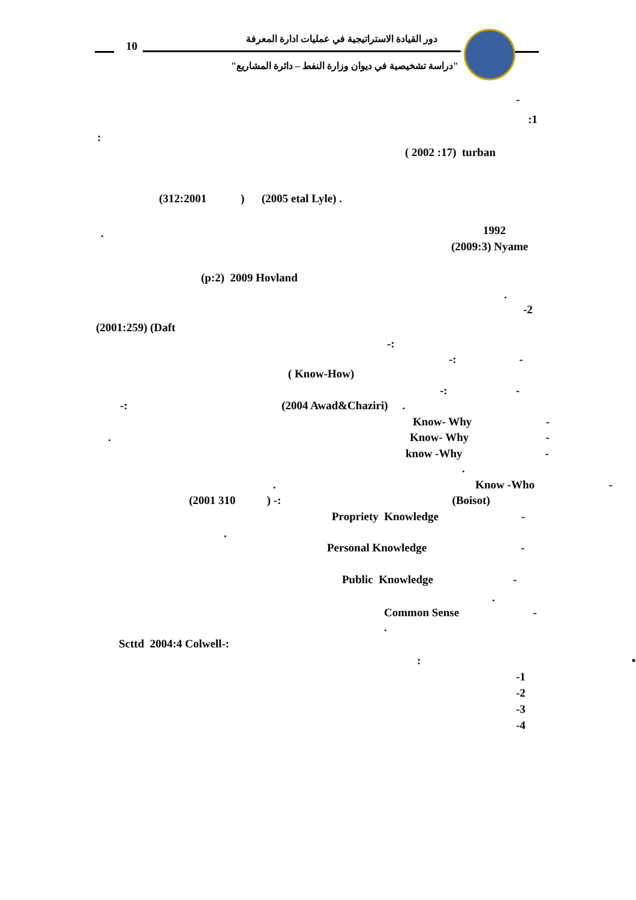10
دور القيادة الاستراتيجية في عمليات ادارة المعرفة
"دراسة تشخيصية في ديوان وزارة النفط – دائرة المشاريع"
-
:1
:
( 2002 :17) turban
(312:2001 ) (2005 etal Lyle) .
1992
.
(2009:3) Nyame
(p:2) 2009 Hovland
.
-2
(2001:259) (Daft
-:
-: -
( Know-How)
-: -
-: (2004 Awad&Chaziri) .
Know- Why -
. Know- Why -
know -Why -
.
. Know -Who -
(2001 310 ) -: (Boisot)
Propriety Knowledge -
.
Personal Knowledge -
Public Knowledge -
.
Common Sense -
.
Scttd 2004:4 Colwell-:
: •
-1
-2
-3
-4